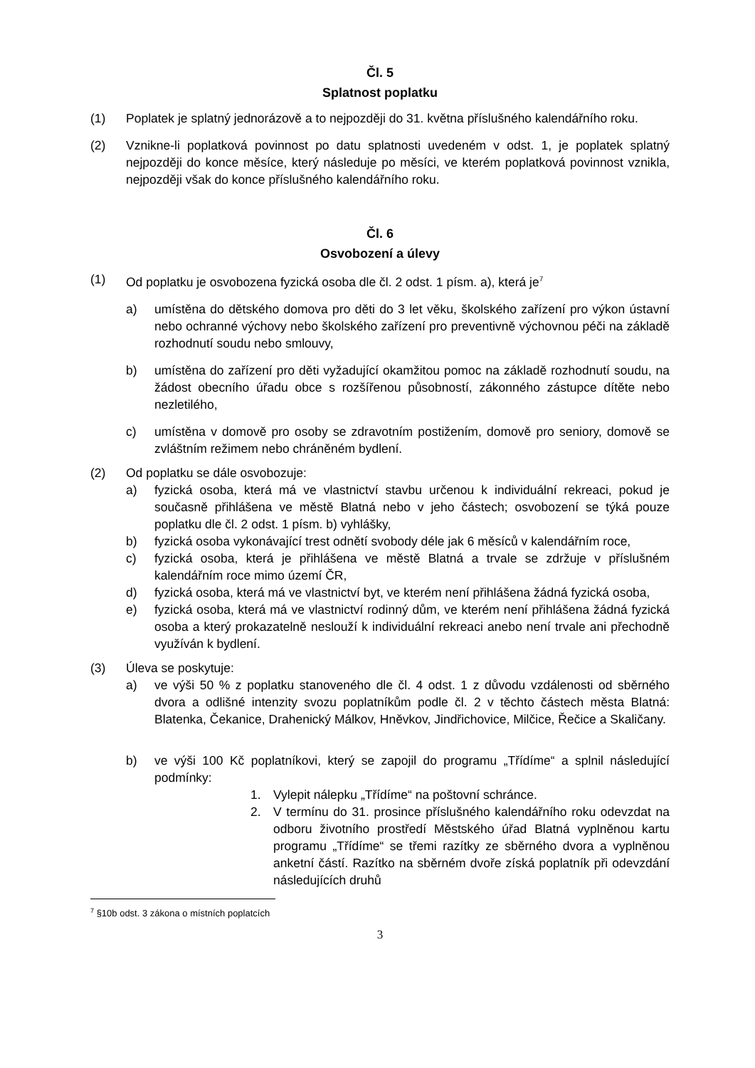Čl. 5
Splatnost poplatku
(1) Poplatek je splatný jednorázově a to nejpozději do 31. května příslušného kalendářního roku.
(2) Vznikne-li poplatková povinnost po datu splatnosti uvedeném v odst. 1, je poplatek splatný nejpozději do konce měsíce, který následuje po měsíci, ve kterém poplatková povinnost vznikla, nejpozději však do konce příslušného kalendářního roku.
Čl. 6
Osvobození a úlevy
(1) Od poplatku je osvobozena fyzická osoba dle čl. 2 odst. 1 písm. a), která je<sup>7</sup>
a) umístěna do dětského domova pro děti do 3 let věku, školského zařízení pro výkon ústavní nebo ochranné výchovy nebo školského zařízení pro preventivně výchovnou péči na základě rozhodnutí soudu nebo smlouvy,
b) umístěna do zařízení pro děti vyžadující okamžitou pomoc na základě rozhodnutí soudu, na žádost obecního úřadu obce s rozšířenou působností, zákonného zástupce dítěte nebo nezletilého,
c) umístěna v domově pro osoby se zdravotním postižením, domově pro seniory, domově se zvláštním režimem nebo chráněném bydlení.
(2) Od poplatku se dále osvobozuje:
a) fyzická osoba, která má ve vlastnictví stavbu určenou k individuální rekreaci, pokud je současně přihlášena ve městě Blatná nebo v jeho částech; osvobození se týká pouze poplatku dle čl. 2 odst. 1 písm. b) vyhlášky,
b) fyzická osoba vykonávající trest odnětí svobody déle jak 6 měsíců v kalendářním roce,
c) fyzická osoba, která je přihlášena ve městě Blatná a trvale se zdržuje v příslušném kalendářním roce mimo území ČR,
d) fyzická osoba, která má ve vlastnictví byt, ve kterém není přihlášena žádná fyzická osoba,
e) fyzická osoba, která má ve vlastnictví rodinný dům, ve kterém není přihlášena žádná fyzická osoba a který prokazatelně neslouží k individuální rekreaci anebo není trvale ani přechodně využíván k bydlení.
(3) Úleva se poskytuje:
a) ve výši 50 % z poplatku stanoveného dle čl. 4 odst. 1 z důvodu vzdálenosti od sběrného dvora a odlišné intenzity svozu poplatníkům podle čl. 2 v těchto částech města Blatná: Blatenka, Čekanice, Drahenický Málkov, Hněvkov, Jindřichovice, Milčice, Řečice a Skaličany.
b) ve výši 100 Kč poplatníkovi, který se zapojil do programu „Třídíme“ a splnil následující podmínky:
1. Vylepit nálepku „Třídíme“ na poštovní schránce.
2. V termínu do 31. prosince příslušného kalendářního roku odevzdat na odboru životního prostředí Městského úřad Blatná vyplněnou kartu programu „Třídíme“ se třemi razítky ze sběrného dvora a vyplněnou anketní částí. Razítko na sběrném dvoře získá poplatník při odevzdání následujících druhů
<sup>7</sup> §10b odst. 3 zákona o místních poplatcích
3